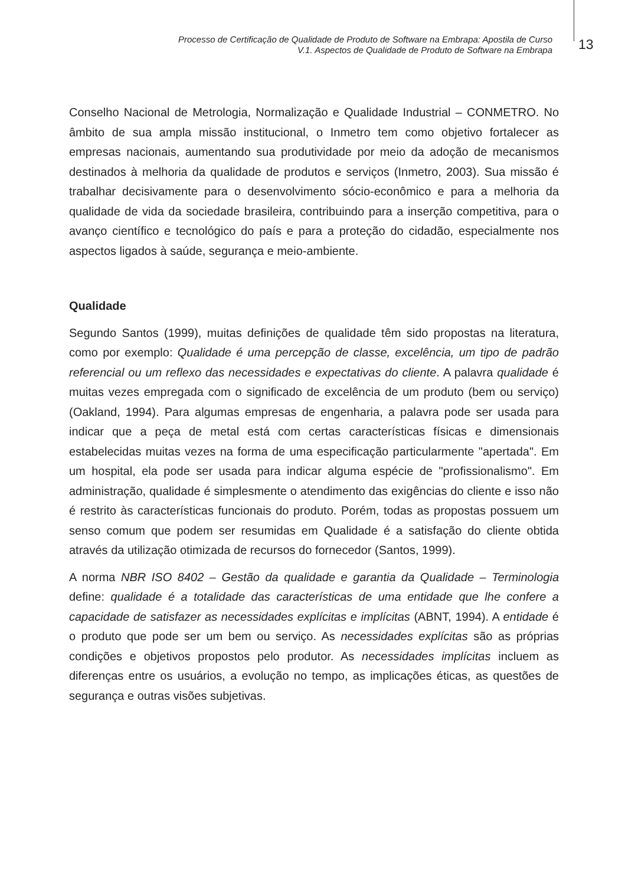Processo de Certificação de Qualidade de Produto de Software na Embrapa: Apostila de Curso
V.1. Aspectos de Qualidade de Produto de Software na Embrapa
13
Conselho Nacional de Metrologia, Normalização e Qualidade Industrial – CONMETRO. No âmbito de sua ampla missão institucional, o Inmetro tem como objetivo fortalecer as empresas nacionais, aumentando sua produtividade por meio da adoção de mecanismos destinados à melhoria da qualidade de produtos e serviços (Inmetro, 2003). Sua missão é trabalhar decisivamente para o desenvolvimento sócio-econômico e para a melhoria da qualidade de vida da sociedade brasileira, contribuindo para a inserção competitiva, para o avanço científico e tecnológico do país e para a proteção do cidadão, especialmente nos aspectos ligados à saúde, segurança e meio-ambiente.
Qualidade
Segundo Santos (1999), muitas definições de qualidade têm sido propostas na literatura, como por exemplo: Qualidade é uma percepção de classe, excelência, um tipo de padrão referencial ou um reflexo das necessidades e expectativas do cliente. A palavra qualidade é muitas vezes empregada com o significado de excelência de um produto (bem ou serviço) (Oakland, 1994). Para algumas empresas de engenharia, a palavra pode ser usada para indicar que a peça de metal está com certas características físicas e dimensionais estabelecidas muitas vezes na forma de uma especificação particularmente "apertada". Em um hospital, ela pode ser usada para indicar alguma espécie de "profissionalismo". Em administração, qualidade é simplesmente o atendimento das exigências do cliente e isso não é restrito às características funcionais do produto. Porém, todas as propostas possuem um senso comum que podem ser resumidas em Qualidade é a satisfação do cliente obtida através da utilização otimizada de recursos do fornecedor (Santos, 1999).
A norma NBR ISO 8402 – Gestão da qualidade e garantia da Qualidade – Terminologia define: qualidade é a totalidade das características de uma entidade que lhe confere a capacidade de satisfazer as necessidades explícitas e implícitas (ABNT, 1994). A entidade é o produto que pode ser um bem ou serviço. As necessidades explícitas são as próprias condições e objetivos propostos pelo produtor. As necessidades implícitas incluem as diferenças entre os usuários, a evolução no tempo, as implicações éticas, as questões de segurança e outras visões subjetivas.